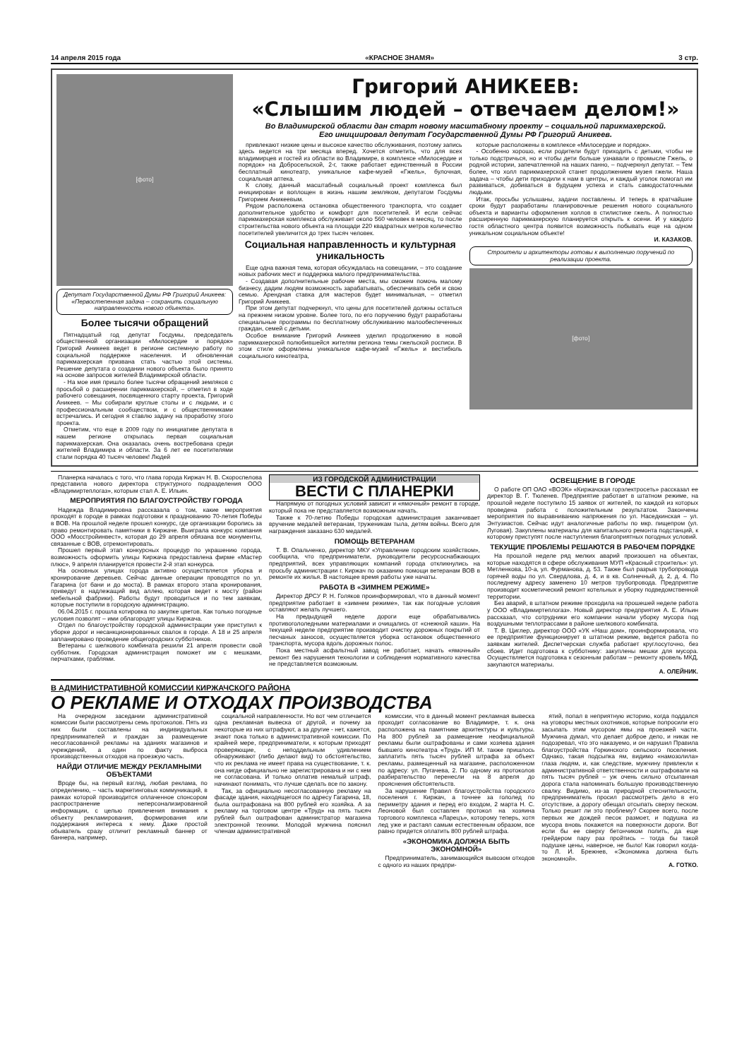14 апреля 2015 года «КРАСНОЕ ЗНАМЯ» 3 стр.
[фото]
Депутат Государственной Думы РФ Григорий Аникеев: «Первостепенная задача – сохранить социальную направленность нового объекта».
Более тысячи обращений
Пятнадцатый год депутат Госдумы, председатель общественной организации «Милосердие и порядок» Григорий Аникеев ведет в регионе системную работу по социальной поддержке населения. И обновленная парикмахерская призвана стать частью этой системы. Решение депутата о создании нового объекта было принято на основе запросов жителей Владимирской области.
- На мое имя пришло более тысячи обращений земляков с просьбой о расширении парикмахерской, – отметил в ходе рабочего совещания, посвященного старту проекта, Григорий Аникеев. – Мы собирали круглые столы и с людьми, и с профессиональным сообществом, и с общественниками встречались. И сегодня я ставлю задачу на проработку этого проекта.
Отметим, что еще в 2009 году по инициативе депутата в нашем регионе открылась первая социальная парикмахерская. Она оказалась очень востребована среди жителей Владимира и области. За 6 лет ее посетителями стали порядка 40 тысяч человек! Людей
Григорий АНИКЕЕВ:
«Слышим людей – отвечаем делом!»
Во Владимирской области дан старт новому масштабному проекту – социальной парикмахерской.
Его инициировал депутат Государственной Думы РФ Григорий Аникеев.
привлекают низкие цены и высокое качество обслуживания, поэтому запись здесь ведется на три месяца вперед. Хочется отметить, что для всех владимирцев и гостей из области во Владимире, в комплексе «Милосердие и порядок» на Добросельской, 2-г, также работает единственный в России бесплатный кинотеатр, уникальное кафе-музей «Гжель», булочная, социальная аптека.
К слову, данный масштабный социальный проект комплекса был инициирован и воплощен в жизнь нашим земляком, депутатом Госдумы Григорием Аникеевым.
Рядом расположена остановка общественного транспорта, что создает дополнительное удобство и комфорт для посетителей. И если сейчас парикмахерская комплекса обслуживает около 560 человек в месяц, то после строительства нового объекта на площади 220 квадратных метров количество посетителей увеличится до трех тысяч человек.
Социальная направленность и культурная уникальность
Еще одна важная тема, которая обсуждалась на совещании, – это создание новых рабочих мест и поддержка малого предпринимательства.
- Создавая дополнительные рабочие места, мы сможем помочь малому бизнесу, дадим людям возможность зарабатывать, обеспечивать себя и свою семью. Арендная ставка для мастеров будет минимальная, – отметил Григорий Аникеев.
При этом депутат подчеркнул, что цены для посетителей должны остаться на прежнем низком уровне. Более того, по его поручению будут разработаны специальные программы по бесплатному обслуживанию малообеспеченных граждан, семей с детьми.
Особое внимание Григорий Аникеев уделил продолжению в новой парикмахерской полюбившейся жителям региона темы гжельской росписи. В этом стиле оформлены уникальное кафе-музей «Гжель» и вестибюль социального кинотеатра,
которые расположены в комплексе «Милосердие и порядок».
- Особенно хорошо, если родители будут приходить с детьми, чтобы не только подстричься, но и чтобы дети больше узнавали о промысле Гжель, о родной истории, запечатленной на наших панно, – подчеркнул депутат. – Тем более, что холл парикмахерской станет продолжением музея гжели. Наша задача – чтобы дети приходили к нам в центры, и каждый уголок помогал им развиваться, добиваться в будущем успеха и стать самодостаточными людьми.
Итак, просьбы услышаны, задачи поставлены. И теперь в кратчайшие сроки будут разработаны планировочные решения нового социального объекта и варианты оформления холлов в стилистике гжель. А полностью расширенную парикмахерскую планируется открыть к осени. И у каждого гостя областного центра появится возможность побывать еще на одном уникальном социальном объекте!
И. КАЗАКОВ.
Строители и архитекторы готовы к выполнению поручений по реализации проекта.
[фото]
Планерка началась с того, что глава города Киржач Н. В. Скороспелова представила нового директора структурного подразделения ООО «Владимиртеплогаз», которым стал А. Е. Ильин.
МЕРОПРИЯТИЯ ПО БЛАГОУСТРОЙСТВУ ГОРОДА
Надежда Владимировна рассказала о том, какие мероприятия проходят в городе в рамках подготовки к празднованию 70-летия Победы в ВОВ. На прошлой неделе прошел конкурс, где организации боролись за право ремонтировать памятники в Киржаче. Выиграла конкурс компания ООО «Мосстройинвест», которая до 29 апреля обязана все монументы, связанные с ВОВ, отремонтировать.
Прошел первый этап конкурсных процедур по украшению города, возможность оформить улицы Киржача предоставлена фирме «Мастер плюс», 9 апреля планируется провести 2-й этап конкурса.
На основных улицах города активно осуществляется уборка и кронирование деревьев. Сейчас данные операции проводятся по ул. Гагарина (от бани и до моста). В рамках второго этапа кронирования, приведут в надлежащий вид аллею, которая ведет к мосту (район мебельной фабрики). Работы будут проводиться и по тем заявкам, которые поступили в городскую администрацию.
06.04.2015 г. прошла котировка по закупке цветов. Как только погодные условия позволят – ими облагородят улицы Киржача.
Отдел по благоустройству городской администрации уже приступил к уборке дорог и несанкционированных свалок в городе. А 18 и 25 апреля запланировано проведение общегородских субботников.
Ветераны с шелкового комбината решили 21 апреля провести свой субботник. Городская администрация поможет им с мешками, перчатками, граблями.
ИЗ ГОРОДСКОЙ АДМИНИСТРАЦИИ
ВЕСТИ С ПЛАНЕРКИ
Напрямую от погодных условий зависит и «ямочный» ремонт в городе, который пока не представляется возможным начать.
Также к 70-летию Победы городская администрация заканчивает вручение медалей ветеранам, труженикам тыла, детям войны. Всего для награждения заказано 630 медалей.
ПОМОЩЬ ВЕТЕРАНАМ
Т. В. Опальченко, директор МКУ «Управление городским хозяйством», сообщила, что предприниматели, руководители ресурсоснабжающих предприятий, всех управляющих компаний города откликнулись на просьбу администрации г. Киржач по оказанию помощи ветеранам ВОВ в ремонте их жилья. В настоящее время работы уже начаты.
РАБОТА В «ЗИМНЕМ РЕЖИМЕ»
Директор ДРСУ Р. Н. Голяков проинформировал, что в данный момент предприятие работает в «зимнем режиме», так как погодные условия оставляют желать лучшего.
На предыдущей неделе дороги еще обрабатывались противогололедными материалами и очищались от «снежной каши». На текущей неделе предприятие производит очистку дорожных покрытий от песчаных заносов, осуществляется уборка остановок общественного транспорта, мусора вдоль дорожных полос.
Пока местный асфальтный завод не работает, начать «ямочный» ремонт без нарушения технологии и соблюдения нормативного качества не представляется возможным.
ОСВЕЩЕНИЕ В ГОРОДЕ
О работе ОП ОАО «ВОЭК» «Киржачская горэлектросеть» рассказал ее директор В. Г. Тюленев. Предприятие работает в штатном режиме, на прошлой неделе поступило 15 заявок от жителей, по каждой из которых проведена работа с положительным результатом. Закончены мероприятия по выравниванию напряжения по ул. Наседкинская – ул. Энтузиастов. Сейчас идут аналогичные работы по мкр. пищепром (ул. Луговая). Закуплены материалы для капитального ремонта подстанций, к которому приступят после наступления благоприятных погодных условий.
ТЕКУЩИЕ ПРОБЛЕМЫ РЕШАЮТСЯ В РАБОЧЕМ ПОРЯДКЕ
На прошлой неделе ряд мелких аварий произошел на объектах, которые находятся в сфере обслуживания МУП «Красный строитель»: ул. Метленкова, 10-а, ул. Фурманова, д. 53. Также был разрыв трубопровода горячей воды по ул. Свердлова, д. 4, и в кв. Солнечный, д. 2, д. 4. По последнему адресу заменено 10 метров трубопровода. Предприятие производит косметический ремонт котельных и уборку подведомственной территории.
Без аварий, в штатном режиме проходила на прошешей неделе работа у ООО «Владимиртеплогаз». Новый директор предприятия А. Е. Ильин рассказал, что сотрудники его компании начали уборку мусора под воздушными теплотрассами в районе шелкового комбината.
Т. В. Циглер, директор ООО «УК «Наш дом», проинформировала, что ее предприятие функционирует в штатном режиме, ведется работа по заявкам жителей. Диспетчерская служба работает круглосуточно, без сбоев. Идет подготовка к субботнику: закуплены мешки для мусора. Осуществляется подготовка к сезонным работам – ремонту кровель МКД, закупаются материалы.
А. ОЛЕЙНИК.
В АДМИНИСТРАТИВНОЙ КОМИССИИ КИРЖАЧСКОГО РАЙОНА
О РЕКЛАМЕ И ОТХОДАХ ПРОИЗВОДСТВА
На очередном заседании административной комиссии были рассмотрены семь протоколов. Пять из них были составлены на индивидуальных предпринимателей и граждан за размещение несогласованной рекламы на зданиях магазинов и учреждений, а один по факту выброса производственных отходов на проезжую часть.
НАЙДИ ОТЛИЧИЕ МЕЖДУ РЕКЛАМНЫМИ ОБЪЕКТАМИ
Вроде бы, на первый взгляд, любая реклама, по определению, – часть маркетинговых коммуникаций, в рамках которой производится оплаченное спонсором распространение неперсонализированной информации, с целью привлечения внимания к объекту рекламирования, формирования или поддержания интереса к нему. Даже простой обыватель сразу отличит рекламный баннер от баннера, например,
социальной направленности. Но вот чем отличается одна рекламная вывеска от другой, и почему за некоторые из них штрафуют, а за другие - нет, кажется, знают пока только в административной комиссии. По крайней мере, предприниматели, к которым приходят проверяющие, с неподдельным удивлением обнаруживают (либо делают вид) то обстоятельство, что их реклама не имеет права на существование, т. к. она нигде официально не зарегистрирована и ни с кем не согласована. И только оплатив немалый штраф, начинают понимать, что лучше сделать все по закону.
Так, за официально несогласованную рекламу на фасаде здания, находящегося по адресу Гагарина, 18, была оштрафована на 800 рублей его хозяйка. А за рекламу на торговом центре «Труд» на пять тысяч рублей был оштрафован администратор магазина электронной техники. Молодой мужчина пояснил членам административной
комиссии, что в данный момент рекламная вывеска проходит согласование во Владимире, т. к. она расположена на памятнике архитектуры и культуры. На 800 рублей за размещение неофициальной рекламы были оштрафованы и сами хозяева здания бывшего кинотеатра «Труд». ИП М. также пришлось заплатить пять тысяч рублей штрафа за объект рекламы, размещенный на магазине, расположенном по адресу: ул. Пугачева, 2. По одному из протоколов разбирательство перенесли на 8 апреля до прояснения обстоятельств.
За нарушение Правил благоустройства городского поселения г. Киржач, а точнее за гололед по периметру здания и перед его входом, 2 марта Н. С. Леоновой был составлен протокол на хозяина торгового комплекса «Ларецъ», которому теперь, хотя лед уже и растаял самым естественным образом, все равно придется оплатить 800 рублей штрафа.
«ЭКОНОМИКА ДОЛЖНА БЫТЬ ЭКОНОМНОЙ»
Предприниматель, занимающийся вывозом отходов с одного из наших предпри-
ятий, попал в неприятную историю, когда поддался на уговоры местных охотников, которые попросили его засыпать этим мусором ямы на проезжей части. Мужчина думал, что делает доброе дело, и никак не подозревал, что это наказуемо, и он нарушил Правила благоустройства Горкинского сельского поселения. Однако, такая подсыпка ям, видимо «намозолила» глаза людям, и, как следствие, мужчину привлекли к административной ответственности и оштрафовали на пять тысяч рублей – уж очень сильно отсыпанная дорога стала напоминать большую производственную свалку. Видимо, из-за природной стеснительности, предприниматель просил рассмотреть дело в его отсутствие, а дорогу обещал отсыпать сверху песком. Только решит ли это проблему? Скорее всего, после первых же дождей песок размоет, и подушка из мусора вновь покажется на поверхности дороги. Вот если бы ее сверху бетончиком полить, да еще грейдером пару раз пройтись – тогда бы такой подушке цены, наверное, не было! Как говорил когда-то Л. И. Брежнев, «Экономика должна быть экономной».
А. ГОТКО.